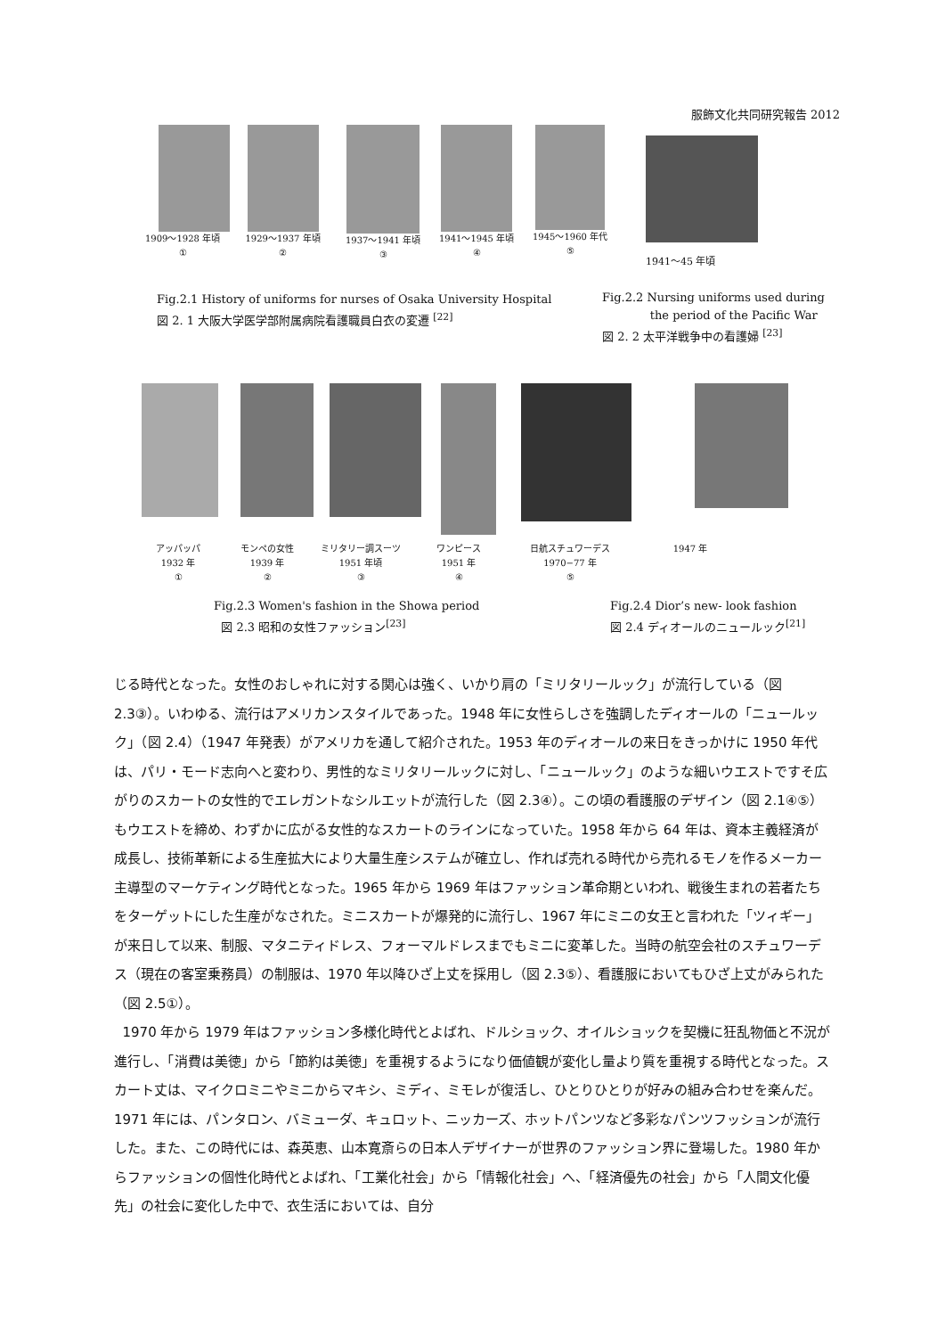服飾文化共同研究報告 2012
1909～1928 年頃
①
1929～1937 年頃
②
1937～1941 年頃
③
1941～1945 年頃
④
1945～1960 年代
⑤
1941～45 年頃
Fig.2.1 History of uniforms for nurses of Osaka University Hospital
図 2. 1 大阪大学医学部附属病院看護職員白衣の変遷 <sup>[22]</sup>
Fig.2.2 Nursing uniforms used during
the period of the Pacific War
図 2. 2 太平洋戦争中の看護婦 <sup>[23]</sup>
アッパッパ
1932 年
①
モンペの女性
1939 年
②
ミリタリー調スーツ
1951 年頃
③
ワンピース
1951 年
④
日航スチュワーデス
1970−77 年
⑤
1947 年
Fig.2.3 Women's fashion in the Showa period
図 2.3 昭和の女性ファッション<sup>[23]</sup>
Fig.2.4 Dior’s new- look fashion
図 2.4 ディオールのニュールック<sup>[21]</sup>
じる時代となった。女性のおしゃれに対する関心は強く、いかり肩の「ミリタリールック」が流行している（図 2.3③）。いわゆる、流行はアメリカンスタイルであった。1948 年に女性らしさを強調したディオールの「ニュールック」（図 2.4）（1947 年発表）がアメリカを通して紹介された。1953 年のディオールの来日をきっかけに 1950 年代は、パリ・モード志向へと変わり、男性的なミリタリールックに対し、「ニュールック」のような細いウエストですそ広がりのスカートの女性的でエレガントなシルエットが流行した（図 2.3④）。この頃の看護服のデザイン（図 2.1④⑤）もウエストを締め、わずかに広がる女性的なスカートのラインになっていた。1958 年から 64 年は、資本主義経済が成長し、技術革新による生産拡大により大量生産システムが確立し、作れば売れる時代から売れるモノを作るメーカー主導型のマーケティング時代となった。1965 年から 1969 年はファッション革命期といわれ、戦後生まれの若者たちをターゲットにした生産がなされた。ミニスカートが爆発的に流行し、1967 年にミニの女王と言われた「ツィギー」が来日して以来、制服、マタニティドレス、フォーマルドレスまでもミニに変革した。当時の航空会社のスチュワーデス（現在の客室乗務員）の制服は、1970 年以降ひざ上丈を採用し（図 2.3⑤）、看護服においてもひざ上丈がみられた（図 2.5①）。
1970 年から 1979 年はファッション多様化時代とよばれ、ドルショック、オイルショックを契機に狂乱物価と不況が進行し、「消費は美徳」から「節約は美徳」を重視するようになり価値観が変化し量より質を重視する時代となった。スカート丈は、マイクロミニやミニからマキシ、ミディ、ミモレが復活し、ひとりひとりが好みの組み合わせを楽んだ。1971 年には、パンタロン、バミューダ、キュロット、ニッカーズ、ホットパンツなど多彩なパンツフッションが流行した。また、この時代には、森英恵、山本寛斎らの日本人デザイナーが世界のファッション界に登場した。1980 年からファッションの個性化時代とよばれ、「工業化社会」から「情報化社会」へ、「経済優先の社会」から「人間文化優先」の社会に変化した中で、衣生活においては、自分